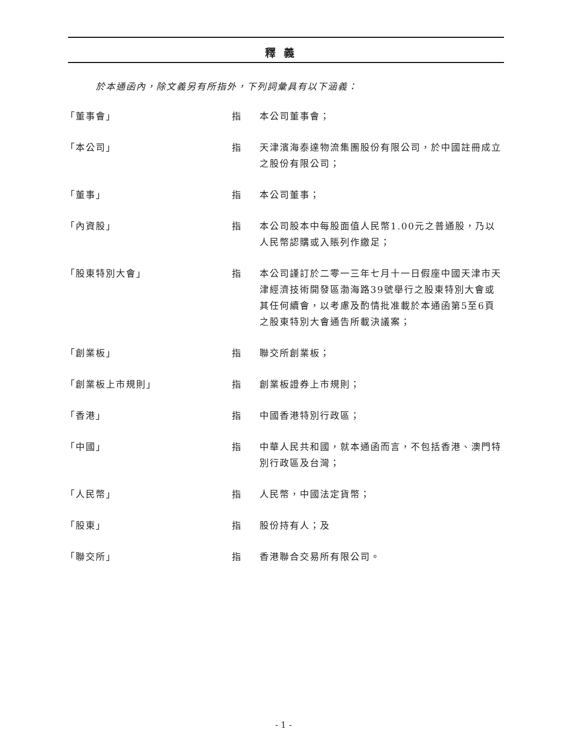釋義
於本通函內，除文義另有所指外，下列詞彙具有以下涵義：
「董事會」 指 本公司董事會；
「本公司」 指 天津濱海泰達物流集團股份有限公司，於中國註冊成立之股份有限公司；
「董事」 指 本公司董事；
「內資股」 指 本公司股本中每股面值人民幣1.00元之普通股，乃以人民幣認購或入賬列作繳足；
「股東特別大會」 指 本公司謹訂於二零一三年七月十一日假座中國天津市天津經濟技術開發區渤海路39號舉行之股東特別大會或其任何續會，以考慮及酌情批准載於本通函第5至6頁之股東特別大會通告所載決議案；
「創業板」 指 聯交所創業板；
「創業板上市規則」 指 創業板證券上市規則；
「香港」 指 中國香港特別行政區；
「中國」 指 中華人民共和國，就本通函而言，不包括香港、澳門特別行政區及台灣；
「人民幣」 指 人民幣，中國法定貨幣；
「股東」 指 股份持有人；及
「聯交所」 指 香港聯合交易所有限公司。
- 1 -